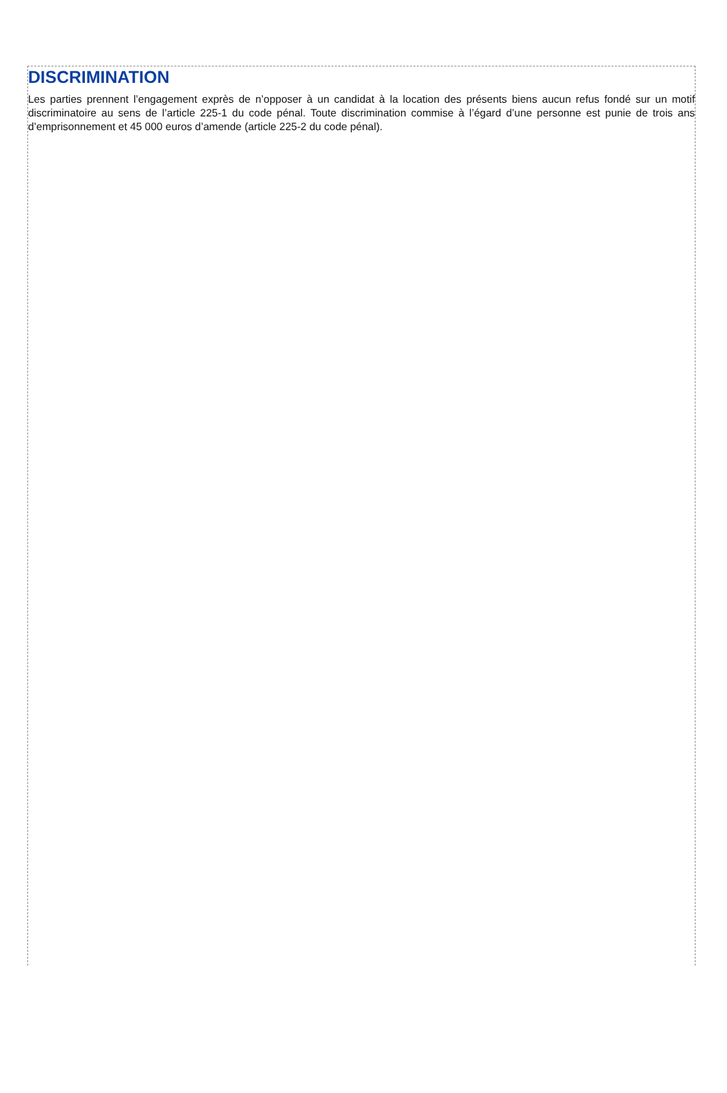DISCRIMINATION
Les parties prennent l’engagement exprès de n’opposer à un candidat à la location des présents biens aucun refus fondé sur un motif discriminatoire au sens de l’article 225-1 du code pénal. Toute discrimination commise à l’égard d’une personne est punie de trois ans d’emprisonnement et 45 000 euros d’amende (article 225-2 du code pénal).